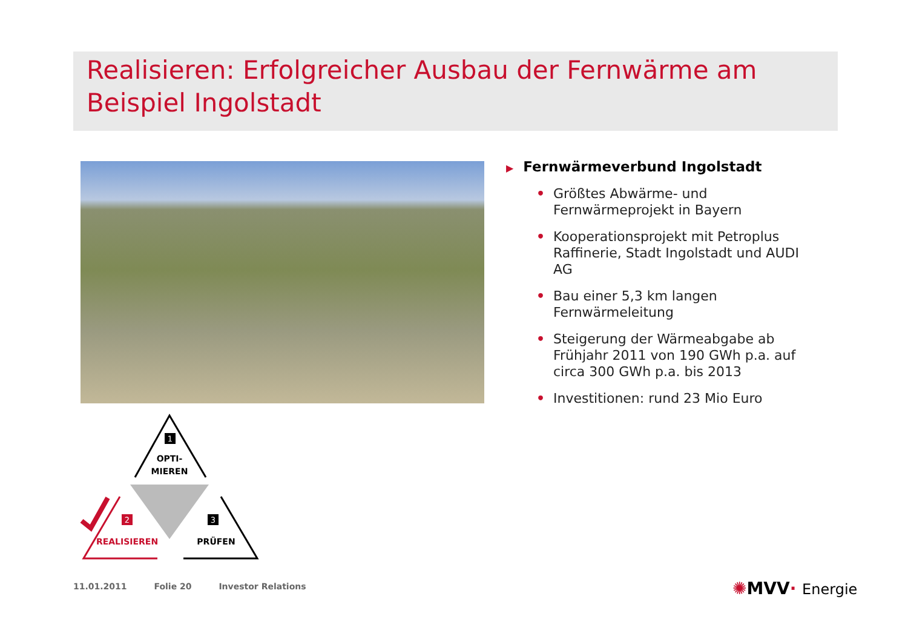Realisieren: Erfolgreicher Ausbau der Fernwärme am Beispiel Ingolstadt
▶ Fernwärmeverbund Ingolstadt
• Größtes Abwärme- und Fernwärmeprojekt in Bayern
• Kooperationsprojekt mit Petroplus Raffinerie, Stadt Ingolstadt und AUDI AG
• Bau einer 5,3 km langen Fernwärmeleitung
• Steigerung der Wärmeabgabe ab Frühjahr 2011 von 190 GWh p.a. auf circa 300 GWh p.a. bis 2013
• Investitionen: rund 23 Mio Euro
1
OPTI-
MIEREN
2
REALISIEREN
3
PRÜFEN
11.01.2011 Folie 20 Investor Relations
✺MVV· Energie